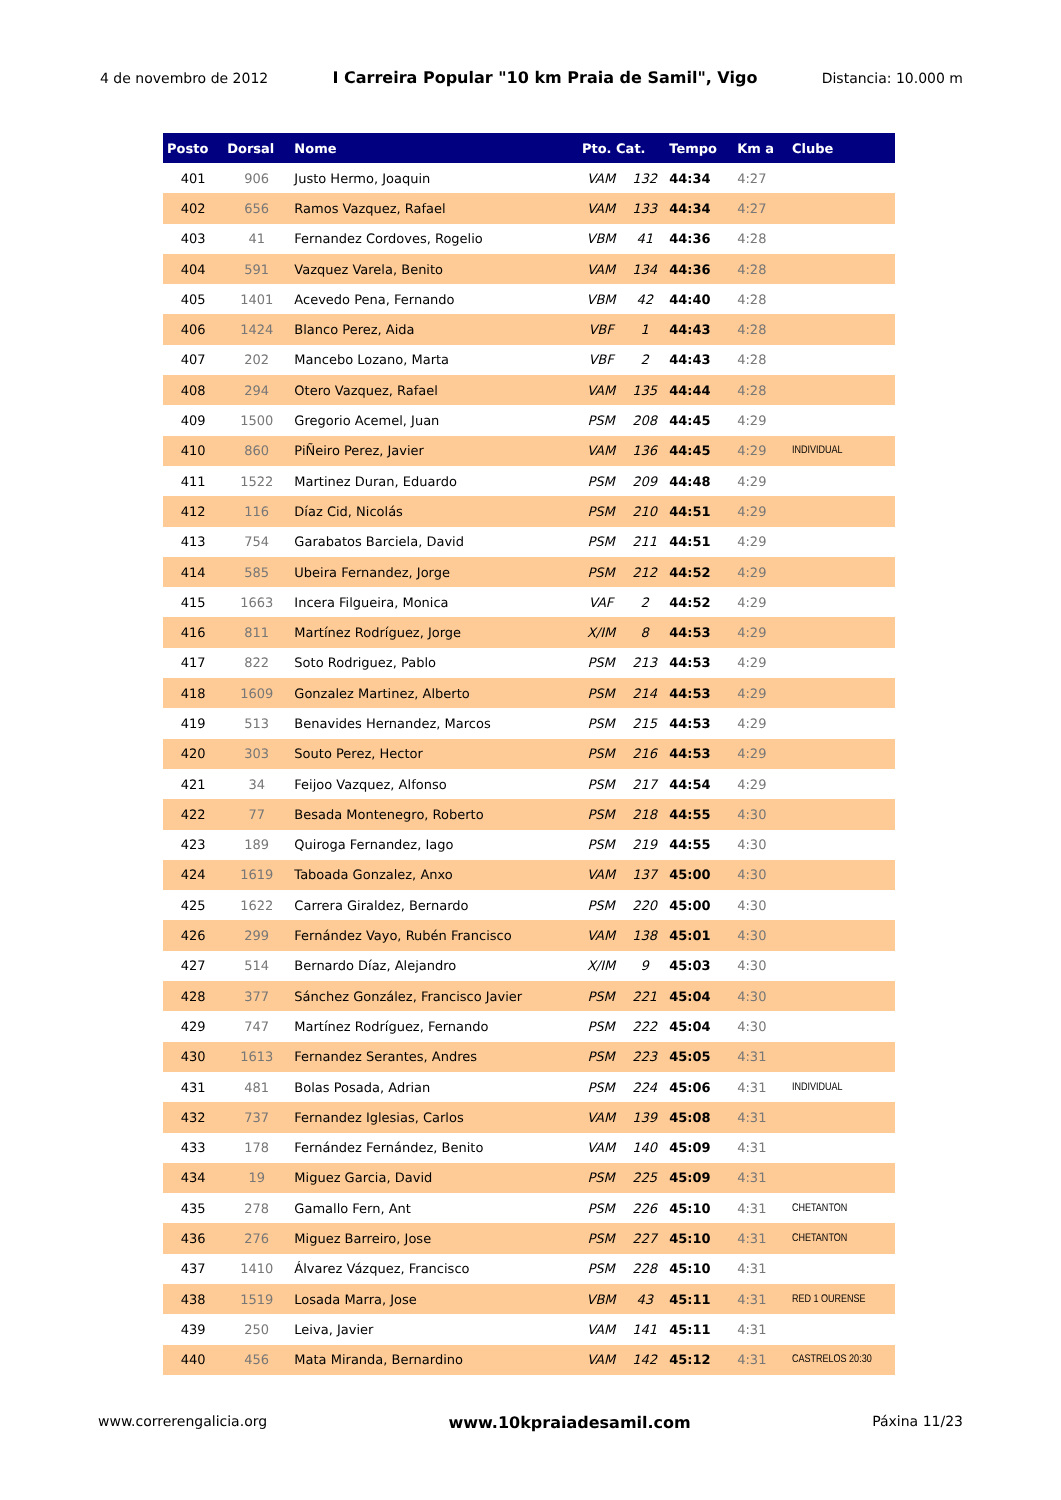4 de novembro de 2012 I Carreira Popular "10 km Praia de Samil", Vigo Distancia: 10.000 m
| Posto | Dorsal | Nome | Pto. Cat. | | Tempo | Km a | Clube |
| --- | --- | --- | --- | --- | --- | --- | --- |
| 401 | 906 | Justo Hermo, Joaquin | VAM | 132 | 44:34 | 4:27 | |
| 402 | 656 | Ramos Vazquez, Rafael | VAM | 133 | 44:34 | 4:27 | |
| 403 | 41 | Fernandez Cordoves, Rogelio | VBM | 41 | 44:36 | 4:28 | |
| 404 | 591 | Vazquez Varela, Benito | VAM | 134 | 44:36 | 4:28 | |
| 405 | 1401 | Acevedo Pena, Fernando | VBM | 42 | 44:40 | 4:28 | |
| 406 | 1424 | Blanco Perez, Aida | VBF | 1 | 44:43 | 4:28 | |
| 407 | 202 | Mancebo Lozano, Marta | VBF | 2 | 44:43 | 4:28 | |
| 408 | 294 | Otero Vazquez, Rafael | VAM | 135 | 44:44 | 4:28 | |
| 409 | 1500 | Gregorio Acemel, Juan | PSM | 208 | 44:45 | 4:29 | |
| 410 | 860 | PiÑeiro Perez, Javier | VAM | 136 | 44:45 | 4:29 | INDIVIDUAL |
| 411 | 1522 | Martinez Duran, Eduardo | PSM | 209 | 44:48 | 4:29 | |
| 412 | 116 | Díaz Cid, Nicolás | PSM | 210 | 44:51 | 4:29 | |
| 413 | 754 | Garabatos Barciela, David | PSM | 211 | 44:51 | 4:29 | |
| 414 | 585 | Ubeira Fernandez, Jorge | PSM | 212 | 44:52 | 4:29 | |
| 415 | 1663 | Incera Filgueira, Monica | VAF | 2 | 44:52 | 4:29 | |
| 416 | 811 | Martínez Rodríguez, Jorge | X/IM | 8 | 44:53 | 4:29 | |
| 417 | 822 | Soto Rodriguez, Pablo | PSM | 213 | 44:53 | 4:29 | |
| 418 | 1609 | Gonzalez Martinez, Alberto | PSM | 214 | 44:53 | 4:29 | |
| 419 | 513 | Benavides Hernandez, Marcos | PSM | 215 | 44:53 | 4:29 | |
| 420 | 303 | Souto Perez, Hector | PSM | 216 | 44:53 | 4:29 | |
| 421 | 34 | Feijoo Vazquez, Alfonso | PSM | 217 | 44:54 | 4:29 | |
| 422 | 77 | Besada Montenegro, Roberto | PSM | 218 | 44:55 | 4:30 | |
| 423 | 189 | Quiroga Fernandez, Iago | PSM | 219 | 44:55 | 4:30 | |
| 424 | 1619 | Taboada Gonzalez, Anxo | VAM | 137 | 45:00 | 4:30 | |
| 425 | 1622 | Carrera Giraldez, Bernardo | PSM | 220 | 45:00 | 4:30 | |
| 426 | 299 | Fernández Vayo, Rubén Francisco | VAM | 138 | 45:01 | 4:30 | |
| 427 | 514 | Bernardo Díaz, Alejandro | X/IM | 9 | 45:03 | 4:30 | |
| 428 | 377 | Sánchez González, Francisco Javier | PSM | 221 | 45:04 | 4:30 | |
| 429 | 747 | Martínez Rodríguez, Fernando | PSM | 222 | 45:04 | 4:30 | |
| 430 | 1613 | Fernandez Serantes, Andres | PSM | 223 | 45:05 | 4:31 | |
| 431 | 481 | Bolas Posada, Adrian | PSM | 224 | 45:06 | 4:31 | INDIVIDUAL |
| 432 | 737 | Fernandez Iglesias, Carlos | VAM | 139 | 45:08 | 4:31 | |
| 433 | 178 | Fernández Fernández, Benito | VAM | 140 | 45:09 | 4:31 | |
| 434 | 19 | Miguez Garcia, David | PSM | 225 | 45:09 | 4:31 | |
| 435 | 278 | Gamallo Fern, Ant | PSM | 226 | 45:10 | 4:31 | CHETANTON |
| 436 | 276 | Miguez Barreiro, Jose | PSM | 227 | 45:10 | 4:31 | CHETANTON |
| 437 | 1410 | Álvarez Vázquez, Francisco | PSM | 228 | 45:10 | 4:31 | |
| 438 | 1519 | Losada Marra, Jose | VBM | 43 | 45:11 | 4:31 | RED 1 OURENSE |
| 439 | 250 | Leiva, Javier | VAM | 141 | 45:11 | 4:31 | |
| 440 | 456 | Mata Miranda, Bernardino | VAM | 142 | 45:12 | 4:31 | CASTRELOS 20:30 |
www.correrengalicia.org www.10kpraiadesamil.com Páxina 11/23